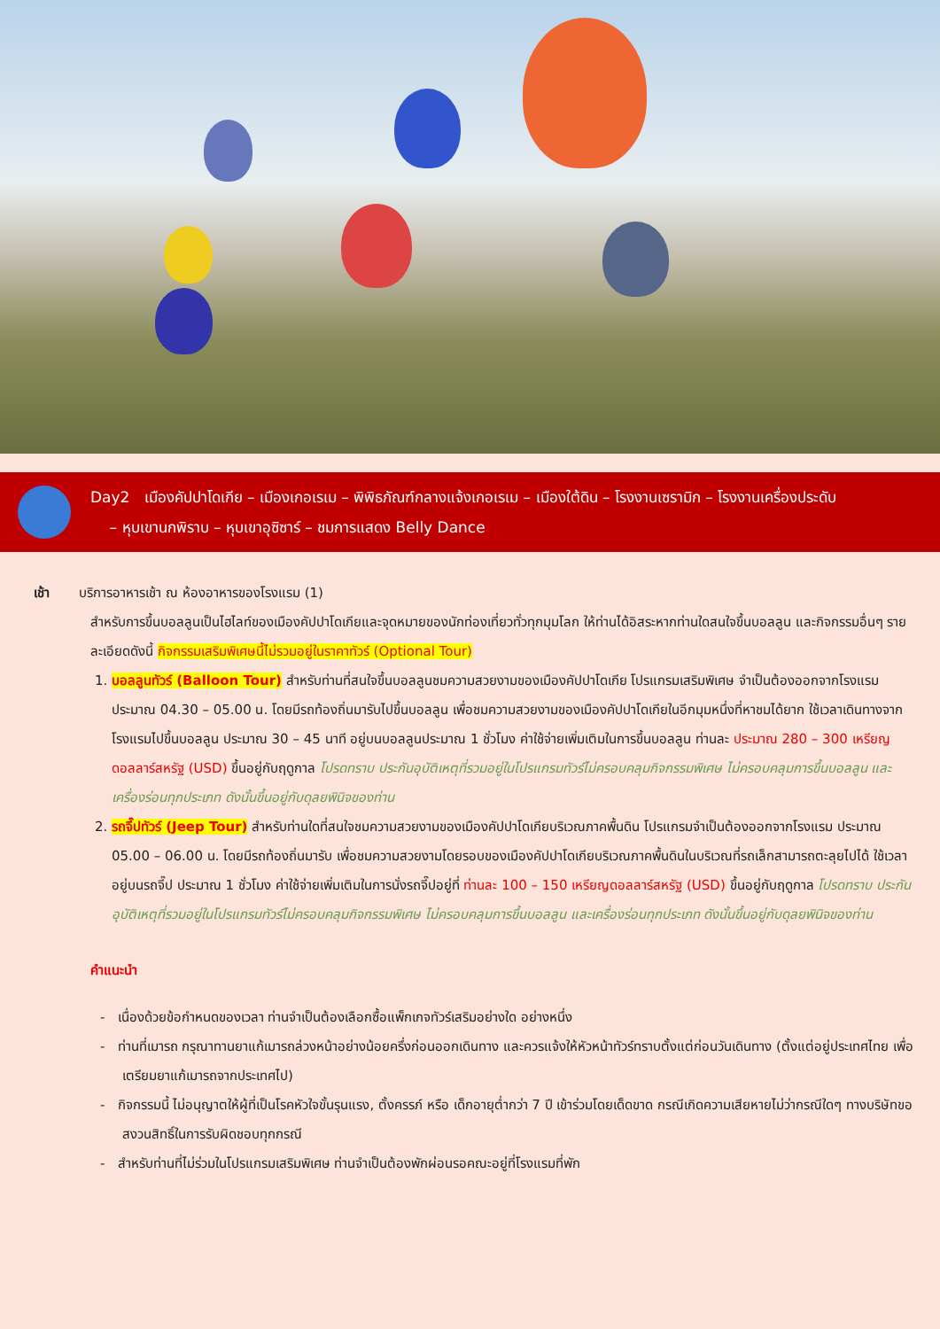Day2 เมืองคัปปาโดเกีย – เมืองเกอเรเม – พิพิธภัณฑ์กลางแจ้งเกอเรเม – เมืองใต้ดิน – โรงงานเซรามิก – โรงงานเครื่องประดับ
– หุบเขานกพิราบ – หุบเขาอุซิซาร์ – ชมการแสดง Belly Dance
เช้า บริการอาหารเช้า ณ ห้องอาหารของโรงแรม (1)
สำหรับการขึ้นบอลลูนเป็นไฮไลท์ของเมืองคัปปาโดเกียและจุดหมายของนักท่องเที่ยวทั่วทุกมุมโลก ให้ท่านได้อิสระหากท่านใดสนใจขึ้นบอลลูน และกิจกรรมอื่นๆ รายละเอียดดังนี้ กิจกรรมเสริมพิเศษนี้ไม่รวมอยู่ในราคาทัวร์ (Optional Tour)
1. บอลลูนทัวร์ (Balloon Tour) สำหรับท่านที่สนใจขึ้นบอลลูนชมความสวยงามของเมืองคัปปาโดเกีย โปรแกรมเสริมพิเศษ จำเป็นต้องออกจากโรงแรมประมาณ 04.30 – 05.00 น. โดยมีรถท้องถิ่นมารับไปขึ้นบอลลูน เพื่อชมความสวยงามของเมืองคัปปาโดเกียในอีกมุมหนึ่งที่หาชมได้ยาก ใช้เวลาเดินทางจากโรงแรมไปขึ้นบอลลูน ประมาณ 30 – 45 นาที อยู่บนบอลลูนประมาณ 1 ชั่วโมง ค่าใช้จ่ายเพิ่มเติมในการขึ้นบอลลูน ท่านละ ประมาณ 280 – 300 เหรียญดอลลาร์สหรัฐ (USD) ขึ้นอยู่กับฤดูกาล โปรดทราบ ประกันอุบัติเหตุที่รวมอยู่ในโปรแกรมทัวร์ไม่ครอบคลุมกิจกรรมพิเศษ ไม่ครอบคลุมการขึ้นบอลลูน และเครื่องร่อนทุกประเภท ดังนั้นขึ้นอยู่กับดุลยพินิจของท่าน
2. รถจี๊ปทัวร์ (Jeep Tour) สำหรับท่านใดที่สนใจชมความสวยงามของเมืองคัปปาโดเกียบริเวณภาคพื้นดิน โปรแกรมจำเป็นต้องออกจากโรงแรม ประมาณ 05.00 – 06.00 น. โดยมีรถท้องถิ่นมารับ เพื่อชมความสวยงามโดยรอบของเมืองคัปปาโดเกียบริเวณภาคพื้นดินในบริเวณที่รถเล็กสามารถตะลุยไปได้ ใช้เวลาอยู่บนรถจี๊ป ประมาณ 1 ชั่วโมง ค่าใช้จ่ายเพิ่มเติมในการนั่งรถจี๊ปอยู่ที่ ท่านละ 100 – 150 เหรียญดอลลาร์สหรัฐ (USD) ขึ้นอยู่กับฤดูกาล โปรดทราบ ประกันอุบัติเหตุที่รวมอยู่ในโปรแกรมทัวร์ไม่ครอบคลุมกิจกรรมพิเศษ ไม่ครอบคลุมการขึ้นบอลลูน และเครื่องร่อนทุกประเภท ดังนั้นขึ้นอยู่กับดุลยพินิจของท่าน
คำแนะนำ
- เนื่องด้วยข้อกำหนดของเวลา ท่านจำเป็นต้องเลือกซื้อแพ็กเกจทัวร์เสริมอย่างใด อย่างหนึ่ง
- ท่านที่เมารถ กรุณาทานยาแก้เมารถล่วงหน้าอย่างน้อยครึ่งก่อนออกเดินทาง และควรแจ้งให้หัวหน้าทัวร์ทราบตั้งแต่ก่อนวันเดินทาง (ตั้งแต่อยู่ประเทศไทย เพื่อเตรียมยาแก้เมารถจากประเทศไป)
- กิจกรรมนี้ ไม่อนุญาตให้ผู้ที่เป็นโรคหัวใจขั้นรุนแรง, ตั้งครรภ์ หรือ เด็กอายุต่ำกว่า 7 ปี เข้าร่วมโดยเด็ดขาด กรณีเกิดความเสียหายไม่ว่ากรณีใดๆ ทางบริษัทขอสงวนสิทธิ์ในการรับผิดชอบทุกกรณี
- สำหรับท่านที่ไม่ร่วมในโปรแกรมเสริมพิเศษ ท่านจำเป็นต้องพักผ่อนรอคณะอยู่ที่โรงแรมที่พัก